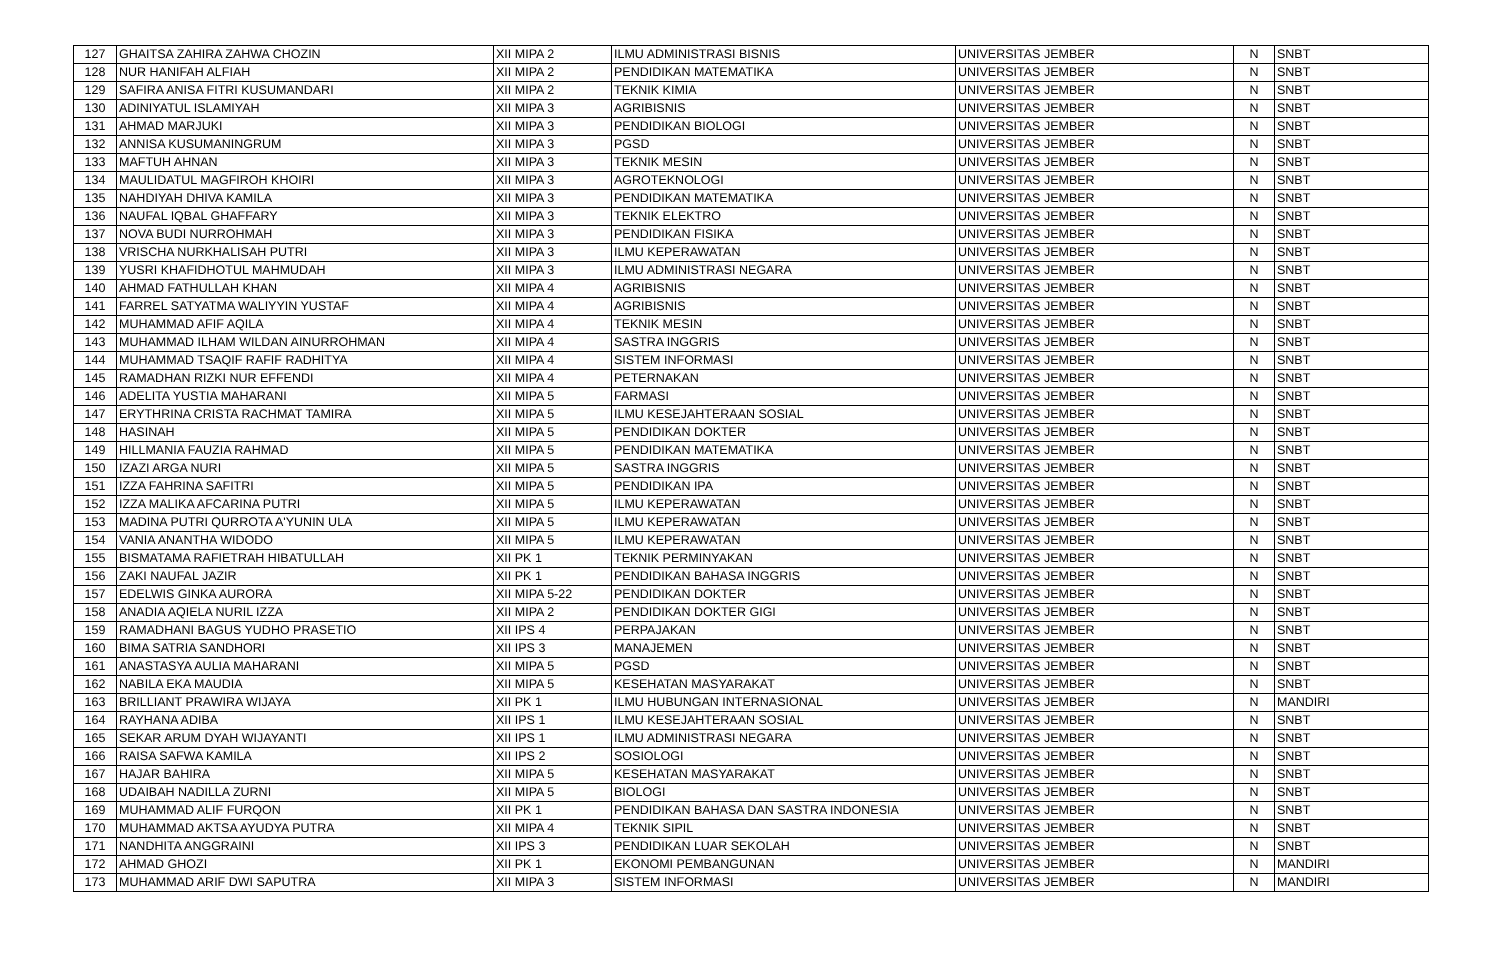| 127 | GHAITSA ZAHIRA ZAHWA CHOZIN | XII MIPA 2 | ILMU ADMINISTRASI BISNIS | UNIVERSITAS JEMBER | N | SNBT |
| 128 | NUR HANIFAH ALFIAH | XII MIPA 2 | PENDIDIKAN MATEMATIKA | UNIVERSITAS JEMBER | N | SNBT |
| 129 | SAFIRA ANISA FITRI KUSUMANDARI | XII MIPA 2 | TEKNIK KIMIA | UNIVERSITAS JEMBER | N | SNBT |
| 130 | ADINIYATUL ISLAMIYAH | XII MIPA 3 | AGRIBISNIS | UNIVERSITAS JEMBER | N | SNBT |
| 131 | AHMAD MARJUKI | XII MIPA 3 | PENDIDIKAN BIOLOGI | UNIVERSITAS JEMBER | N | SNBT |
| 132 | ANNISA KUSUMANINGRUM | XII MIPA 3 | PGSD | UNIVERSITAS JEMBER | N | SNBT |
| 133 | MAFTUH AHNAN | XII MIPA 3 | TEKNIK MESIN | UNIVERSITAS JEMBER | N | SNBT |
| 134 | MAULIDATUL MAGFIROH KHOIRI | XII MIPA 3 | AGROTEKNOLOGI | UNIVERSITAS JEMBER | N | SNBT |
| 135 | NAHDIYAH DHIVA KAMILA | XII MIPA 3 | PENDIDIKAN MATEMATIKA | UNIVERSITAS JEMBER | N | SNBT |
| 136 | NAUFAL IQBAL GHAFFARY | XII MIPA 3 | TEKNIK ELEKTRO | UNIVERSITAS JEMBER | N | SNBT |
| 137 | NOVA BUDI NURROHMAH | XII MIPA 3 | PENDIDIKAN FISIKA | UNIVERSITAS JEMBER | N | SNBT |
| 138 | VRISCHA NURKHALISAH PUTRI | XII MIPA 3 | ILMU KEPERAWATAN | UNIVERSITAS JEMBER | N | SNBT |
| 139 | YUSRI KHAFIDHOTUL MAHMUDAH | XII MIPA 3 | ILMU ADMINISTRASI NEGARA | UNIVERSITAS JEMBER | N | SNBT |
| 140 | AHMAD FATHULLAH KHAN | XII MIPA 4 | AGRIBISNIS | UNIVERSITAS JEMBER | N | SNBT |
| 141 | FARREL SATYATMA WALIYYIN YUSTAF | XII MIPA 4 | AGRIBISNIS | UNIVERSITAS JEMBER | N | SNBT |
| 142 | MUHAMMAD AFIF AQILA | XII MIPA 4 | TEKNIK MESIN | UNIVERSITAS JEMBER | N | SNBT |
| 143 | MUHAMMAD ILHAM WILDAN AINURROHMAN | XII MIPA 4 | SASTRA INGGRIS | UNIVERSITAS JEMBER | N | SNBT |
| 144 | MUHAMMAD TSAQIF RAFIF RADHITYA | XII MIPA 4 | SISTEM INFORMASI | UNIVERSITAS JEMBER | N | SNBT |
| 145 | RAMADHAN RIZKI NUR EFFENDI | XII MIPA 4 | PETERNAKAN | UNIVERSITAS JEMBER | N | SNBT |
| 146 | ADELITA YUSTIA MAHARANI | XII MIPA 5 | FARMASI | UNIVERSITAS JEMBER | N | SNBT |
| 147 | ERYTHRINA CRISTA RACHMAT TAMIRA | XII MIPA 5 | ILMU KESEJAHTERAAN SOSIAL | UNIVERSITAS JEMBER | N | SNBT |
| 148 | HASINAH | XII MIPA 5 | PENDIDIKAN DOKTER | UNIVERSITAS JEMBER | N | SNBT |
| 149 | HILLMANIA FAUZIA RAHMAD | XII MIPA 5 | PENDIDIKAN MATEMATIKA | UNIVERSITAS JEMBER | N | SNBT |
| 150 | IZAZI ARGA NURI | XII MIPA 5 | SASTRA INGGRIS | UNIVERSITAS JEMBER | N | SNBT |
| 151 | IZZA FAHRINA SAFITRI | XII MIPA 5 | PENDIDIKAN IPA | UNIVERSITAS JEMBER | N | SNBT |
| 152 | IZZA MALIKA AFCARINA PUTRI | XII MIPA 5 | ILMU KEPERAWATAN | UNIVERSITAS JEMBER | N | SNBT |
| 153 | MADINA PUTRI QURROTA A'YUNIN ULA | XII MIPA 5 | ILMU KEPERAWATAN | UNIVERSITAS JEMBER | N | SNBT |
| 154 | VANIA ANANTHA WIDODO | XII MIPA 5 | ILMU KEPERAWATAN | UNIVERSITAS JEMBER | N | SNBT |
| 155 | BISMATAMA RAFIETRAH HIBATULLAH | XII PK 1 | TEKNIK PERMINYAKAN | UNIVERSITAS JEMBER | N | SNBT |
| 156 | ZAKI NAUFAL JAZIR | XII PK 1 | PENDIDIKAN BAHASA INGGRIS | UNIVERSITAS JEMBER | N | SNBT |
| 157 | EDELWIS GINKA AURORA | XII MIPA 5-22 | PENDIDIKAN DOKTER | UNIVERSITAS JEMBER | N | SNBT |
| 158 | ANADIA AQIELA NURIL IZZA | XII MIPA 2 | PENDIDIKAN DOKTER GIGI | UNIVERSITAS JEMBER | N | SNBT |
| 159 | RAMADHANI BAGUS YUDHO PRASETIO | XII IPS 4 | PERPAJAKAN | UNIVERSITAS JEMBER | N | SNBT |
| 160 | BIMA SATRIA SANDHORI | XII IPS 3 | MANAJEMEN | UNIVERSITAS JEMBER | N | SNBT |
| 161 | ANASTASYA AULIA MAHARANI | XII MIPA 5 | PGSD | UNIVERSITAS JEMBER | N | SNBT |
| 162 | NABILA EKA MAUDIA | XII MIPA 5 | KESEHATAN MASYARAKAT | UNIVERSITAS JEMBER | N | SNBT |
| 163 | BRILLIANT PRAWIRA WIJAYA | XII PK 1 | ILMU HUBUNGAN INTERNASIONAL | UNIVERSITAS JEMBER | N | MANDIRI |
| 164 | RAYHANA ADIBA | XII IPS 1 | ILMU KESEJAHTERAAN SOSIAL | UNIVERSITAS JEMBER | N | SNBT |
| 165 | SEKAR ARUM DYAH WIJAYANTI | XII IPS 1 | ILMU ADMINISTRASI NEGARA | UNIVERSITAS JEMBER | N | SNBT |
| 166 | RAISA SAFWA KAMILA | XII IPS 2 | SOSIOLOGI | UNIVERSITAS JEMBER | N | SNBT |
| 167 | HAJAR BAHIRA | XII MIPA 5 | KESEHATAN MASYARAKAT | UNIVERSITAS JEMBER | N | SNBT |
| 168 | UDAIBAH NADILLA ZURNI | XII MIPA 5 | BIOLOGI | UNIVERSITAS JEMBER | N | SNBT |
| 169 | MUHAMMAD ALIF FURQON | XII PK 1 | PENDIDIKAN BAHASA DAN SASTRA INDONESIA | UNIVERSITAS JEMBER | N | SNBT |
| 170 | MUHAMMAD AKTSA AYUDYA PUTRA | XII MIPA 4 | TEKNIK SIPIL | UNIVERSITAS JEMBER | N | SNBT |
| 171 | NANDHITA ANGGRAINI | XII IPS 3 | PENDIDIKAN LUAR SEKOLAH | UNIVERSITAS JEMBER | N | SNBT |
| 172 | AHMAD GHOZI | XII PK 1 | EKONOMI PEMBANGUNAN | UNIVERSITAS JEMBER | N | MANDIRI |
| 173 | MUHAMMAD ARIF DWI SAPUTRA | XII MIPA 3 | SISTEM INFORMASI | UNIVERSITAS JEMBER | N | MANDIRI |